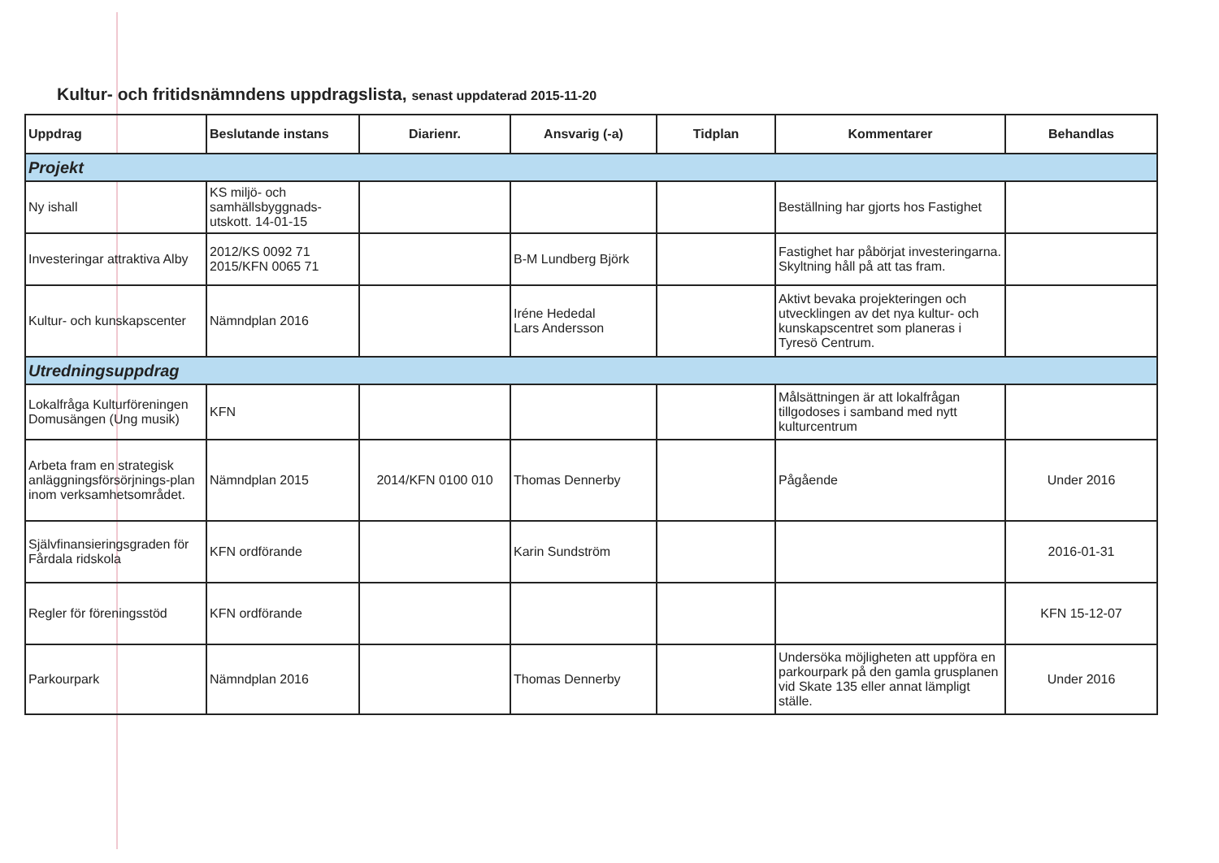Kultur- och fritidsnämndens uppdragslista, senast uppdaterad 2015-11-20
| Uppdrag | Beslutande instans | Diarienr. | Ansvarig (-a) | Tidplan | Kommentarer | Behandlas |
| --- | --- | --- | --- | --- | --- | --- |
| Projekt | | | | | | |
| Ny ishall | KS miljö- och samhällsbyggnads-utskott. 14-01-15 | | | | Beställning har gjorts hos Fastighet | |
| Investeringar attraktiva Alby | 2012/KS 0092 71 2015/KFN 0065 71 | | B-M Lundberg Björk | | Fastighet har påbörjat investeringarna. Skyltning håll på att tas fram. | |
| Kultur- och kunskapscenter | Nämndplan 2016 | | Iréne Hededal Lars Andersson | | Aktivt bevaka projekteringen och utvecklingen av det nya kultur- och kunskapscentret som planeras i Tyresö Centrum. | |
| Utredningsuppdrag | | | | | | |
| Lokalfråga Kulturföreningen Domusängen (Ung musik) | KFN | | | | Målsättningen är att lokalfrågan tillgodoses i samband med nytt kulturcentrum | |
| Arbeta fram en strategisk anläggningsförsörjnings-plan inom verksamhetsområdet. | Nämndplan 2015 | 2014/KFN 0100 010 | Thomas Dennerby | | Pågående | Under 2016 |
| Självfinansieringsgraden för Fårdala ridskola | KFN ordförande | | Karin Sundström | | | 2016-01-31 |
| Regler för föreningsstöd | KFN ordförande | | | | | KFN 15-12-07 |
| Parkourpark | Nämndplan 2016 | | Thomas Dennerby | | Undersöka möjligheten att uppföra en parkourpark på den gamla grusplanen vid Skate 135 eller annat lämpligt ställe. | Under 2016 |